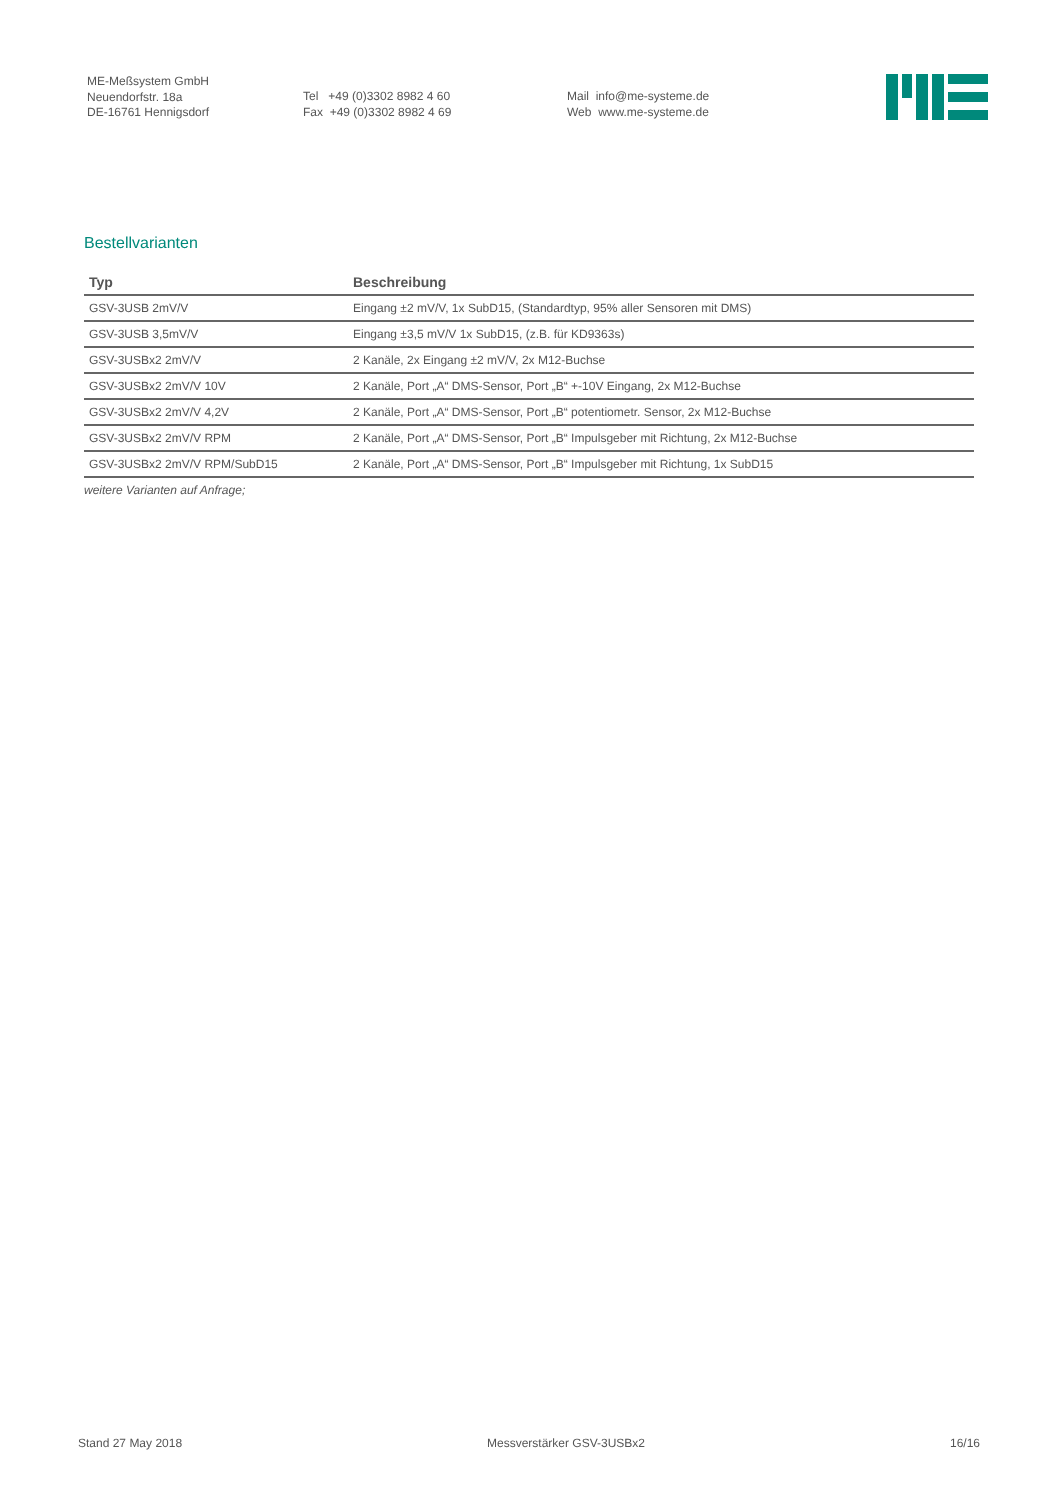ME-Meßsystem GmbH
Neuendorfstr. 18a
DE-16761 Hennigsdorf
Tel +49 (0)3302 8982 4 60
Fax +49 (0)3302 8982 4 69
Mail info@me-systeme.de
Web www.me-systeme.de
Bestellvarianten
| Typ | Beschreibung |
| --- | --- |
| GSV-3USB 2mV/V | Eingang ±2 mV/V, 1x SubD15, (Standardtyp, 95% aller Sensoren mit DMS) |
| GSV-3USB 3,5mV/V | Eingang ±3,5 mV/V 1x SubD15, (z.B. für KD9363s) |
| GSV-3USBx2 2mV/V | 2 Kanäle, 2x Eingang ±2 mV/V, 2x M12-Buchse |
| GSV-3USBx2 2mV/V 10V | 2 Kanäle, Port „A“ DMS-Sensor, Port „B“ +-10V Eingang, 2x M12-Buchse |
| GSV-3USBx2 2mV/V 4,2V | 2 Kanäle, Port „A“ DMS-Sensor, Port „B“ potentiometr. Sensor, 2x M12-Buchse |
| GSV-3USBx2 2mV/V RPM | 2 Kanäle, Port „A“ DMS-Sensor, Port „B“ Impulsgeber mit Richtung, 2x M12-Buchse |
| GSV-3USBx2 2mV/V RPM/SubD15 | 2 Kanäle, Port „A“ DMS-Sensor, Port „B“ Impulsgeber mit Richtung, 1x SubD15 |
weitere Varianten auf Anfrage;
Stand 27 May 2018 Messverstärker GSV-3USBx2 16/16